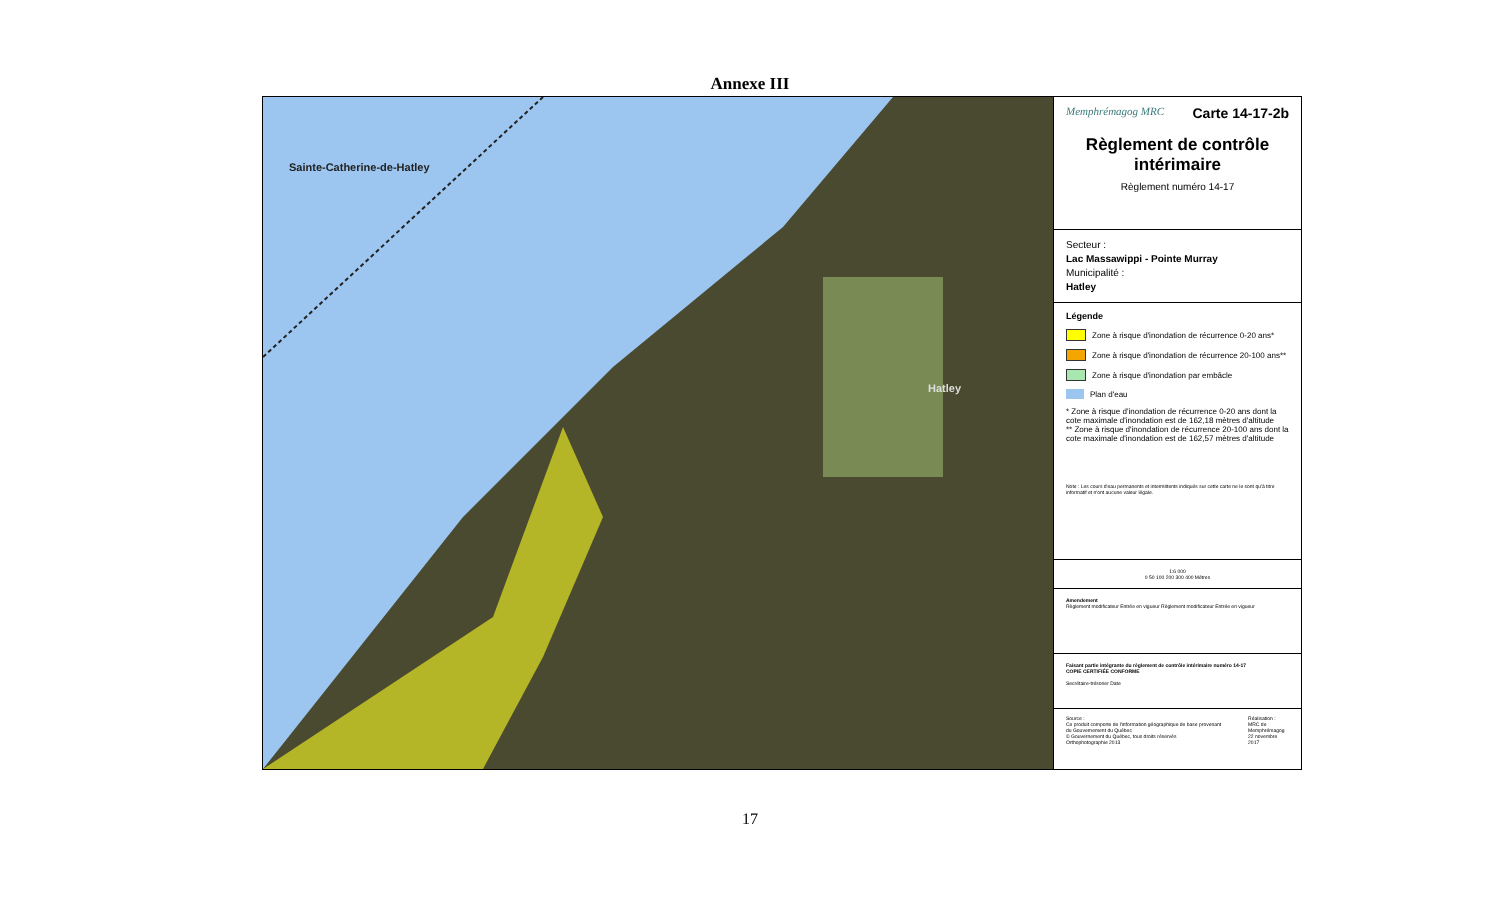Annexe III
Sainte-Catherine-de-Hatley
Hatley
Memphrémagog MRC Carte 14-17-2b
Règlement de contrôle intérimaire
Règlement numéro 14-17
Secteur :
Lac Massawippi - Pointe Murray
Municipalité :
Hatley
Légende
Zone à risque d'inondation de récurrence 0-20 ans*
Zone à risque d'inondation de récurrence 20-100 ans**
Zone à risque d'inondation par embâcle
Plan d'eau
* Zone à risque d'inondation de récurrence 0-20 ans dont la cote maximale d'inondation est de 162,18 mètres d'altitude
** Zone à risque d'inondation de récurrence 20-100 ans dont la cote maximale d'inondation est de 162,57 mètres d'altitude
Note : Les cours d'eau permanents et intermittents indiqués sur cette carte ne le sont qu'à titre informatif et n'ont aucune valeur légale.
1:6 000
0 50 100 200 300 400 Mètres
Amendement
Règlement modificateur Entrée en vigueur Règlement modificateur Entrée en vigueur
Faisant partie intégrante du règlement de contrôle intérimaire numéro 14-17
COPIE CERTIFIÉE CONFORME
Secrétaire-trésorier Date
Source :
Ce produit comporte de l'information géographique de base provenant du Gouvernement du Québec
© Gouvernement du Québec, tous droits réservés
Orthophotographie 2013
Réalisation :
MRC de Memphrémagog
22 novembre 2017
17